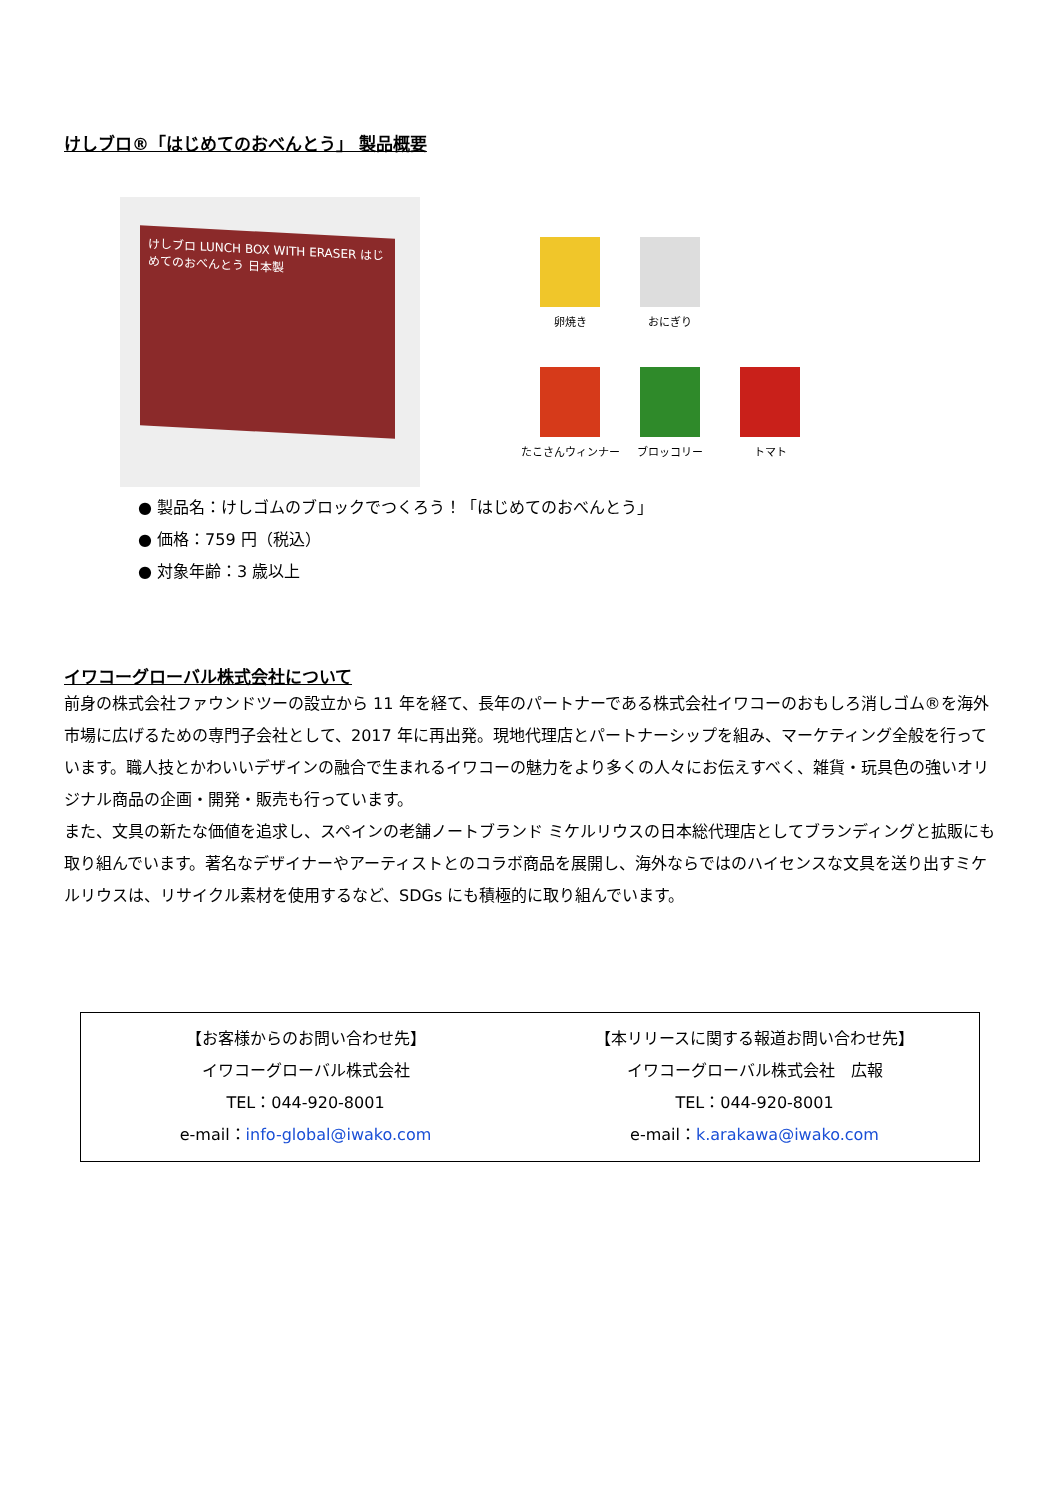けしブロ®「はじめてのおべんとう」 製品概要
けしブロ LUNCH BOX WITH ERASER はじめてのおべんとう 日本製
卵焼き
おにぎり
たこさんウィンナー
ブロッコリー
トマト
● 製品名：けしゴムのブロックでつくろう！「はじめてのおべんとう」
● 価格：759 円（税込）
● 対象年齢：3 歳以上
イワコーグローバル株式会社について
前身の株式会社ファウンドツーの設立から 11 年を経て、長年のパートナーである株式会社イワコーのおもしろ消しゴム®を海外市場に広げるための専門子会社として、2017 年に再出発。現地代理店とパートナーシップを組み、マーケティング全般を行っています。職人技とかわいいデザインの融合で生まれるイワコーの魅力をより多くの人々にお伝えすべく、雑貨・玩具色の強いオリジナル商品の企画・開発・販売も行っています。
また、文具の新たな価値を追求し、スペインの老舗ノートブランド ミケルリウスの日本総代理店としてブランディングと拡販にも取り組んでいます。著名なデザイナーやアーティストとのコラボ商品を展開し、海外ならではのハイセンスな文具を送り出すミケルリウスは、リサイクル素材を使用するなど、SDGs にも積極的に取り組んでいます。
【お客様からのお問い合わせ先】
イワコーグローバル株式会社
TEL：044-920-8001
e-mail：info-global@iwako.com
【本リリースに関する報道お問い合わせ先】
イワコーグローバル株式会社　広報
TEL：044-920-8001
e-mail：k.arakawa@iwako.com